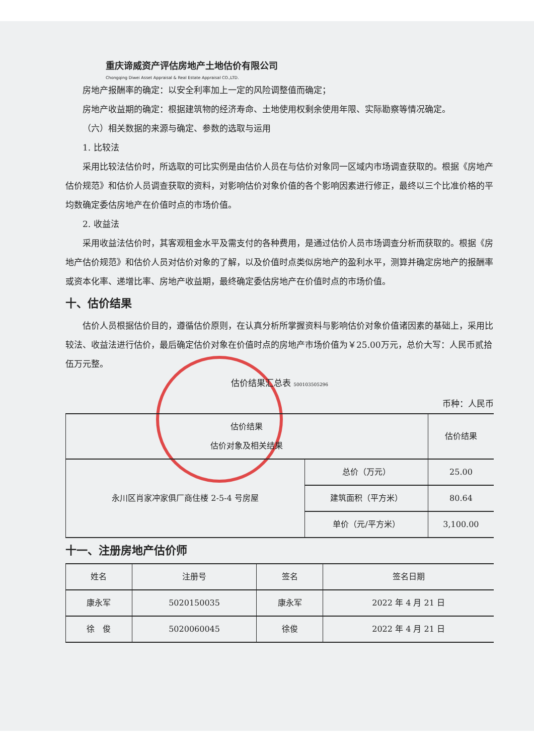重庆谛威资产评估房地产土地估价有限公司
Chongqing Diwei Asset Appraisal & Real Estate Appraisal CO.,LTD.
房地产报酬率的确定：以安全利率加上一定的风险调整值而确定；
房地产收益期的确定：根据建筑物的经济寿命、土地使用权剩余使用年限、实际勘察等情况确定。
（六）相关数据的来源与确定、参数的选取与运用
1. 比较法
采用比较法估价时，所选取的可比实例是由估价人员在与估价对象同一区域内市场调查获取的。根据《房地产估价规范》和估价人员调查获取的资料，对影响估价对象价值的各个影响因素进行修正，最终以三个比准价格的平均数确定委估房地产在价值时点的市场价值。
2. 收益法
采用收益法估价时，其客观租金水平及需支付的各种费用，是通过估价人员市场调查分析而获取的。根据《房地产估价规范》和估价人员对估价对象的了解，以及价值时点类似房地产的盈利水平，测算并确定房地产的报酬率或资本化率、递增比率、房地产收益期，最终确定委估房地产在价值时点的市场价值。
十、估价结果
估价人员根据估价目的，遵循估价原则，在认真分析所掌握资料与影响估价对象价值诸因素的基础上，采用比较法、收益法进行估价，最后确定估价对象在价值时点的房地产市场价值为￥25.00万元，总价大写：人民币贰拾伍万元整。
估价结果汇总表 500103505296
币种：人民币
| 估价结果 估价对象及相关结果 | | 估价结果 |
| --- | --- | --- |
| 永川区肖家冲家俱厂商住楼 2-5-4 号房屋 | 总价（万元） | 25.00 |
| | 建筑面积（平方米） | 80.64 |
| | 单价（元/平方米） | 3,100.00 |
十一、注册房地产估价师
| 姓名 | 注册号 | 签名 | 签名日期 |
| --- | --- | --- | --- |
| 康永军 | 5020150035 | 康永军 | 2022 年 4 月 21 日 |
| 徐 俊 | 5020060045 | 徐俊 | 2022 年 4 月 21 日 |